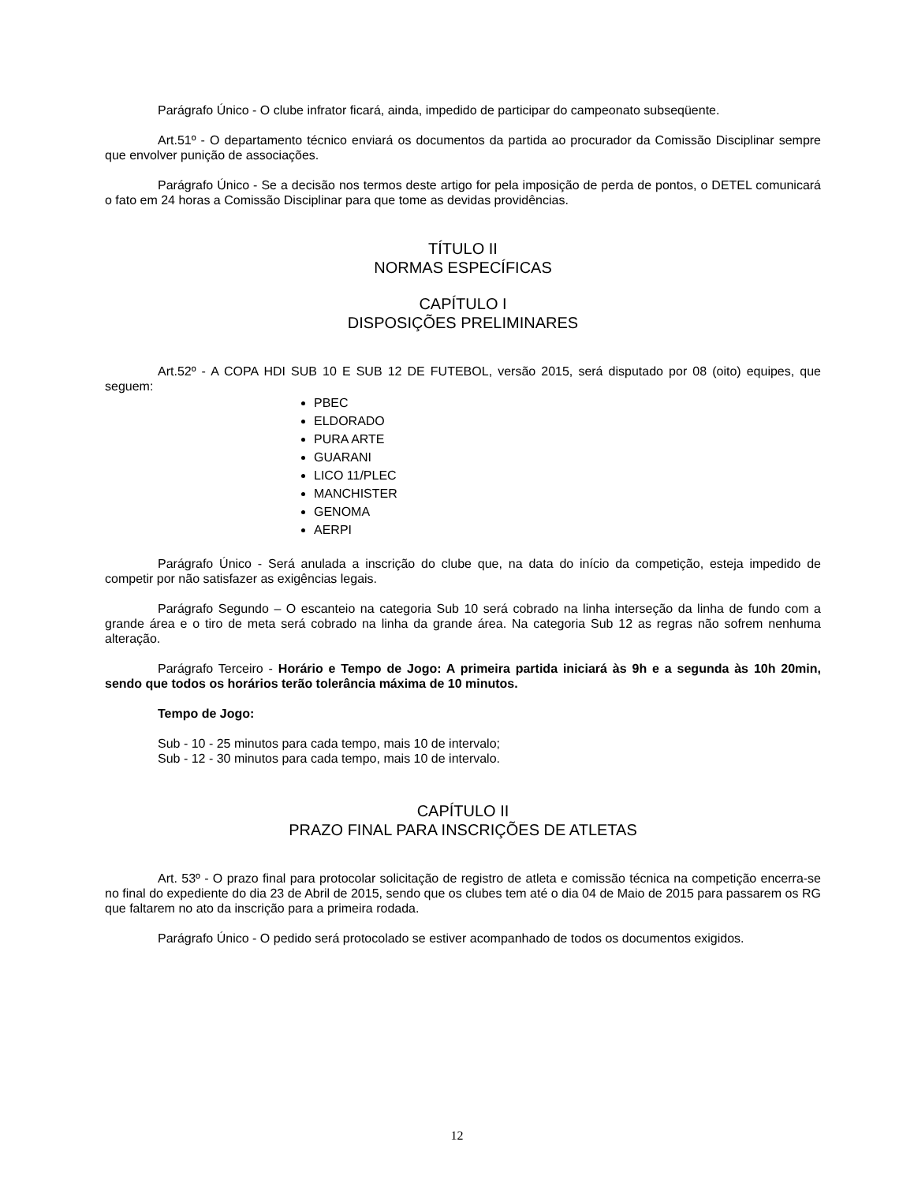Parágrafo Único - O clube infrator ficará, ainda, impedido de participar do campeonato subseqüente.
Art.51º - O departamento técnico enviará os documentos da partida ao procurador da Comissão Disciplinar sempre que envolver punição de associações.
Parágrafo Único - Se a decisão nos termos deste artigo for pela imposição de perda de pontos, o DETEL comunicará o fato em 24 horas a Comissão Disciplinar para que tome as devidas providências.
TÍTULO II
NORMAS ESPECÍFICAS
CAPÍTULO I
DISPOSIÇÕES PRELIMINARES
Art.52º - A COPA HDI SUB 10 E SUB 12 DE FUTEBOL, versão 2015, será disputado por 08 (oito) equipes, que seguem:
PBEC
ELDORADO
PURA ARTE
GUARANI
LICO 11/PLEC
MANCHISTER
GENOMA
AERPI
Parágrafo Único - Será anulada a inscrição do clube que, na data do início da competição, esteja impedido de competir por não satisfazer as exigências legais.
Parágrafo Segundo – O escanteio na categoria Sub 10 será cobrado na linha interseção da linha de fundo com a grande área e o tiro de meta será cobrado na linha da grande área. Na categoria Sub 12 as regras não sofrem nenhuma alteração.
Parágrafo Terceiro - Horário e Tempo de Jogo: A primeira partida iniciará às 9h e a segunda às 10h 20min, sendo que todos os horários terão tolerância máxima de 10 minutos.
Tempo de Jogo:
Sub - 10 - 25 minutos para cada tempo, mais 10 de intervalo;
Sub - 12 - 30 minutos para cada tempo, mais 10 de intervalo.
CAPÍTULO II
PRAZO FINAL PARA INSCRIÇÕES DE ATLETAS
Art. 53º - O prazo final para protocolar solicitação de registro de atleta e comissão técnica na competição encerra-se no final do expediente do dia 23 de Abril de 2015, sendo que os clubes tem até o dia 04 de Maio de 2015 para passarem os RG que faltarem no ato da inscrição para a primeira rodada.
Parágrafo Único - O pedido será protocolado se estiver acompanhado de todos os documentos exigidos.
12